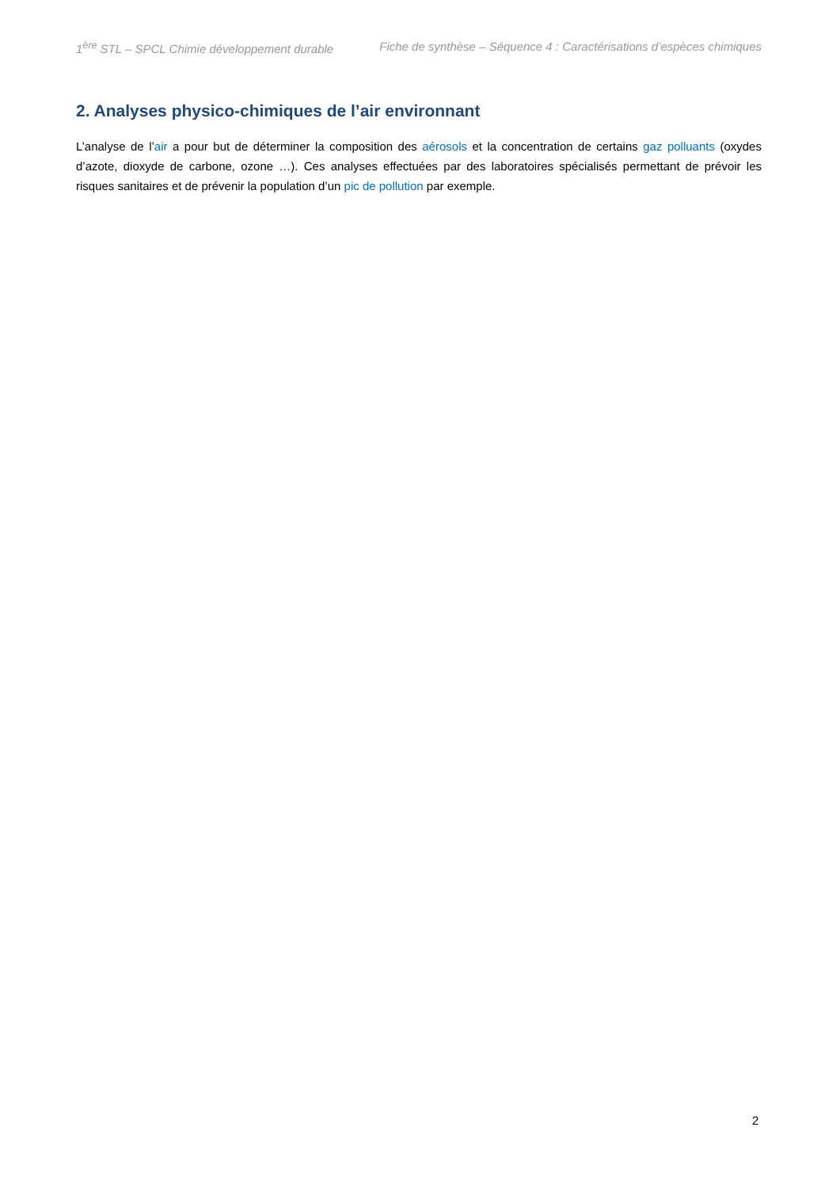1<sup>ère</sup> STL – SPCL Chimie développement durable Fiche de synthèse – Séquence 4 : Caractérisations d’espèces chimiques
2. Analyses physico-chimiques de l’air environnant
L’analyse de l’air a pour but de déterminer la composition des aérosols et la concentration de certains gaz polluants (oxydes d’azote, dioxyde de carbone, ozone …). Ces analyses effectuées par des laboratoires spécialisés permettant de prévoir les risques sanitaires et de prévenir la population d’un pic de pollution par exemple.
2